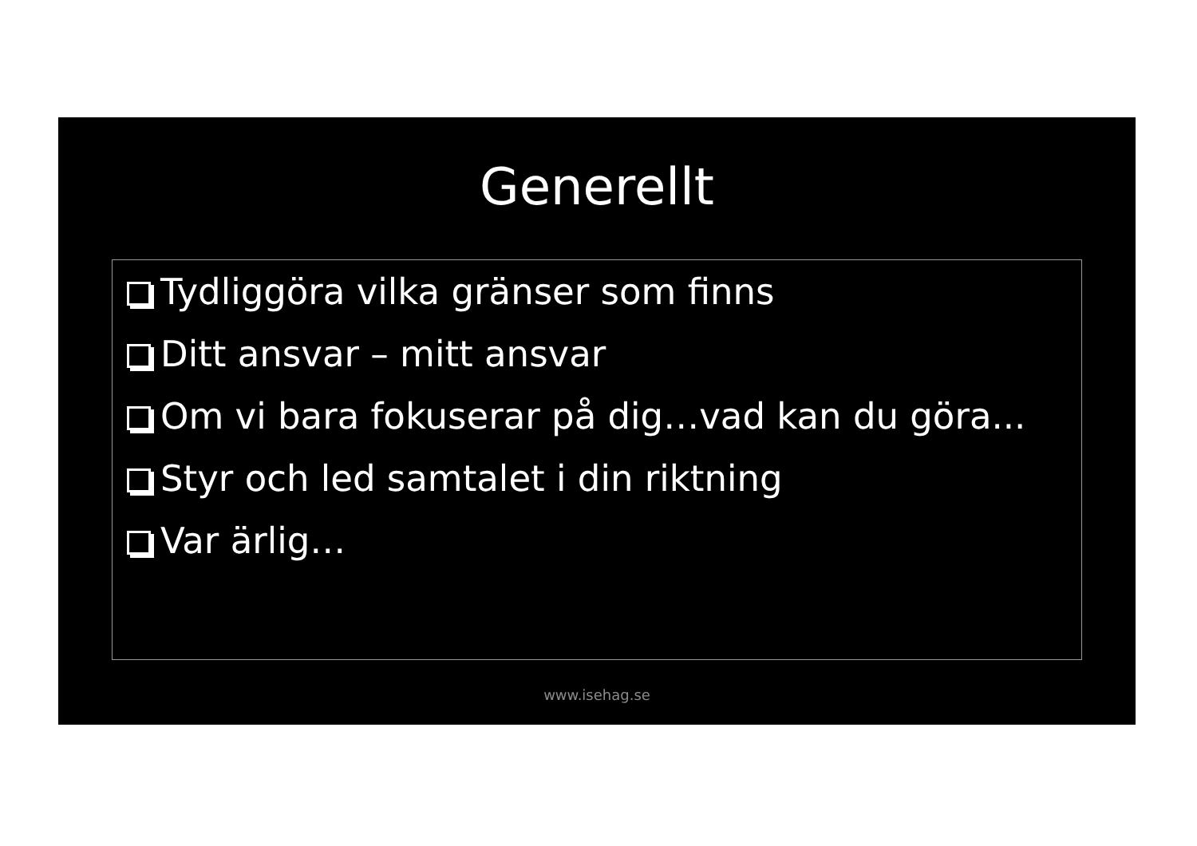Generellt
Tydliggöra vilka gränser som finns
Ditt ansvar – mitt ansvar
Om vi bara fokuserar på dig…vad kan du göra...
Styr och led samtalet i din riktning
Var ärlig…
www.isehag.se